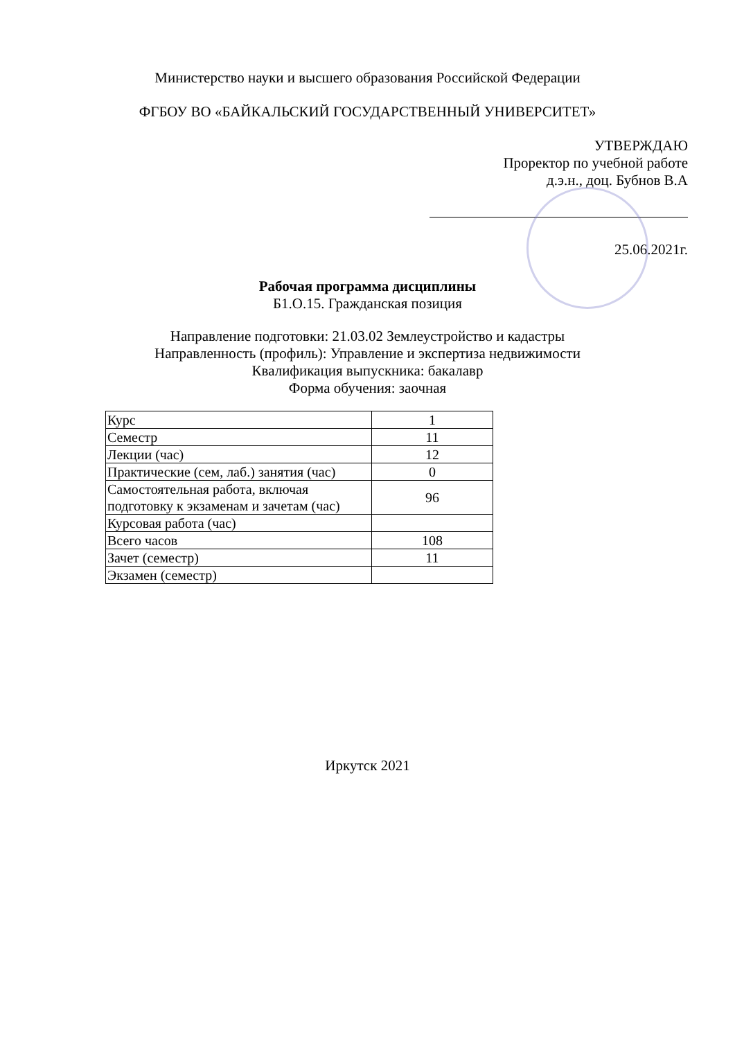Министерство науки и высшего образования Российской Федерации
ФГБОУ ВО «БАЙКАЛЬСКИЙ ГОСУДАРСТВЕННЫЙ УНИВЕРСИТЕТ»
УТВЕРЖДАЮ
Проректор по учебной работе
д.э.н., доц. Бубнов В.А
25.06.2021г.
Рабочая программа дисциплины
Б1.О.15. Гражданская позиция
Направление подготовки: 21.03.02 Землеустройство и кадастры
Направленность (профиль): Управление и экспертиза недвижимости
Квалификация выпускника: бакалавр
Форма обучения: заочная
| Курс | 1 |
| Семестр | 11 |
| Лекции (час) | 12 |
| Практические (сем, лаб.) занятия (час) | 0 |
| Самостоятельная работа, включая подготовку к экзаменам и зачетам (час) | 96 |
| Курсовая работа (час) | |
| Всего часов | 108 |
| Зачет (семестр) | 11 |
| Экзамен (семестр) | |
Иркутск 2021